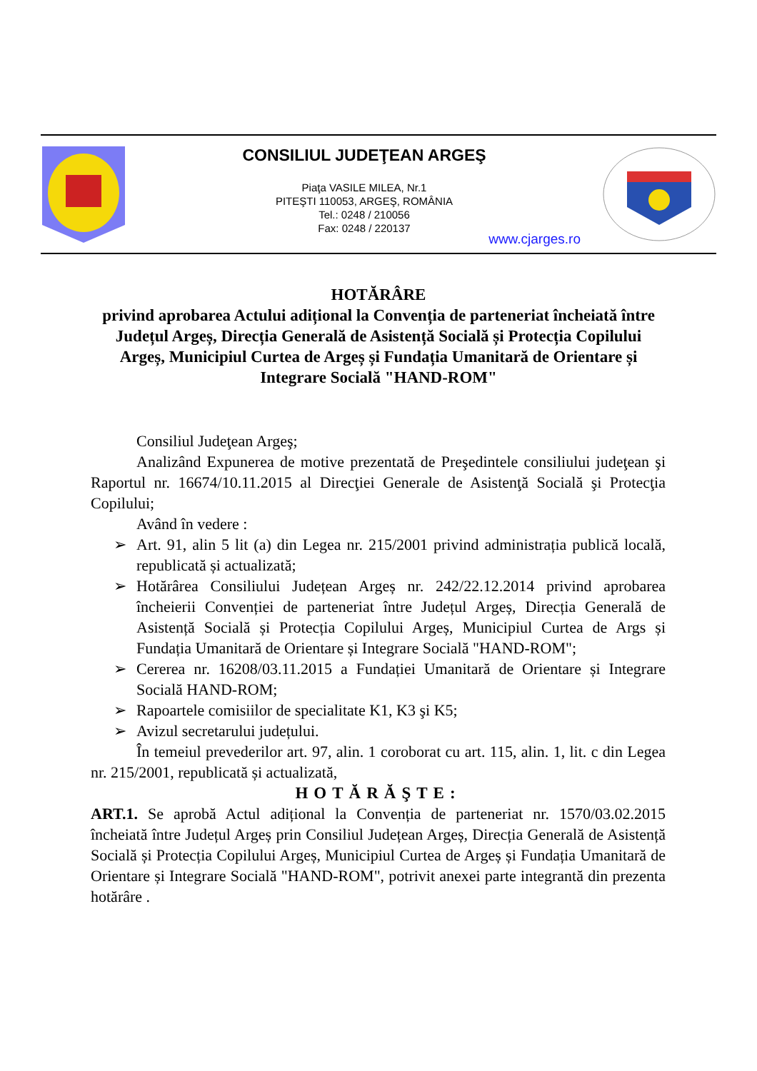CONSILIUL JUDEŢEAN ARGEŞ
Piaţa VASILE MILEA, Nr.1
PITEŞTI 110053, ARGEŞ, ROMÂNIA
Tel.: 0248 / 210056
Fax: 0248 / 220137
www.cjarges.ro
HOTĂRÂRE
privind aprobarea Actului adițional la Convenția de parteneriat încheiată între Județul Argeș, Direcția Generală de Asistență Socială și Protecția Copilului Argeș, Municipiul Curtea de Argeș și Fundația Umanitară de Orientare și Integrare Socială "HAND-ROM"
Consiliul Judeţean Argeş;
Analizând Expunerea de motive prezentată de Preşedintele consiliului judeţean şi Raportul nr. 16674/10.11.2015 al Direcţiei Generale de Asistenţă Socială şi Protecţia Copilului;
Având în vedere :
➢ Art. 91, alin 5 lit (a) din Legea nr. 215/2001 privind administrația publică locală, republicată și actualizată;
➢ Hotărârea Consiliului Județean Argeș nr. 242/22.12.2014 privind aprobarea încheierii Convenției de parteneriat între Județul Argeș, Direcția Generală de Asistență Socială și Protecția Copilului Argeș, Municipiul Curtea de Args și Fundația Umanitară de Orientare și Integrare Socială "HAND-ROM";
➢ Cererea nr. 16208/03.11.2015 a Fundației Umanitară de Orientare și Integrare Socială HAND-ROM;
➢ Rapoartele comisiilor de specialitate K1, K3 şi K5;
➢ Avizul secretarului județului.
În temeiul prevederilor art. 97, alin. 1 coroborat cu art. 115, alin. 1, lit. c din Legea nr. 215/2001, republicată și actualizată,
HOTĂRĂŞTE:
ART.1. Se aprobă Actul adițional la Convenția de parteneriat nr. 1570/03.02.2015 încheiată între Județul Argeș prin Consiliul Județean Argeș, Direcția Generală de Asistență Socială și Protecția Copilului Argeș, Municipiul Curtea de Argeș și Fundația Umanitară de Orientare și Integrare Socială "HAND-ROM", potrivit anexei parte integrantă din prezenta hotărâre .